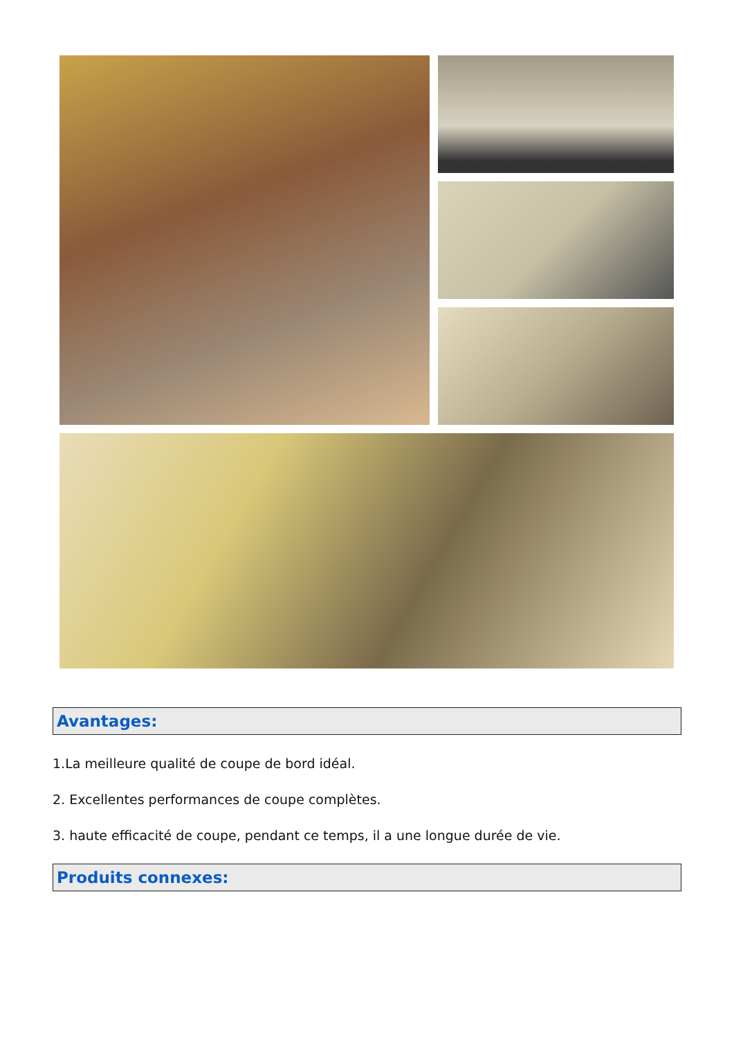Avantages:
1.La meilleure qualité de coupe de bord idéal.
2. Excellentes performances de coupe complètes.
3. haute efficacité de coupe, pendant ce temps, il a une longue durée de vie.
Produits connexes: